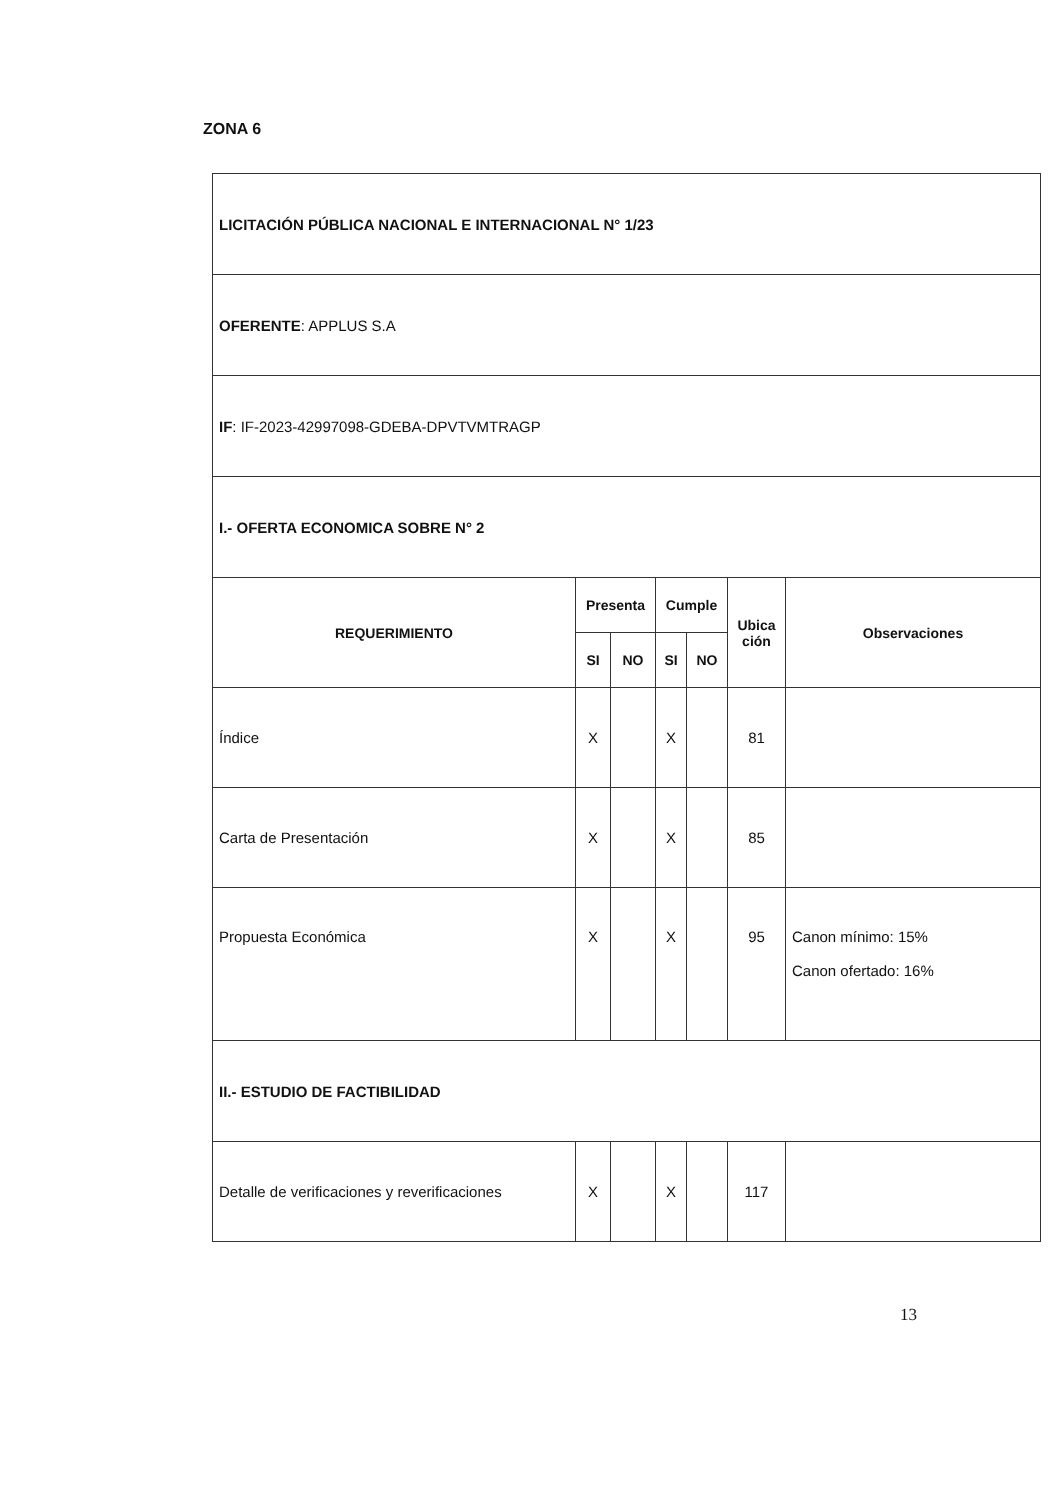ZONA 6
| LICITACIÓN PÚBLICA NACIONAL E INTERNACIONAL N° 1/23 | | | | | | |
| OFERENTE : APPLUS S.A | | | | | | |
| IF : IF-2023-42997098-GDEBA-DPVTVMTRAGP | | | | | | |
| I.- OFERTA ECONOMICA SOBRE N° 2 | | | | | | |
| REQUERIMIENTO | Presenta | | Cumple | | Ubica ción | Observaciones |
| | SI | NO | SI | NO | | |
| Índice | X | | X | | 81 | |
| Carta de Presentación | X | | X | | 85 | |
| Propuesta Económica | X | | X | | 95 | Canon mínimo: 15% Canon ofertado: 16% |
| II.- ESTUDIO DE FACTIBILIDAD | | | | | | |
| Detalle de verificaciones y reverificaciones | X | | X | | 117 | |
13